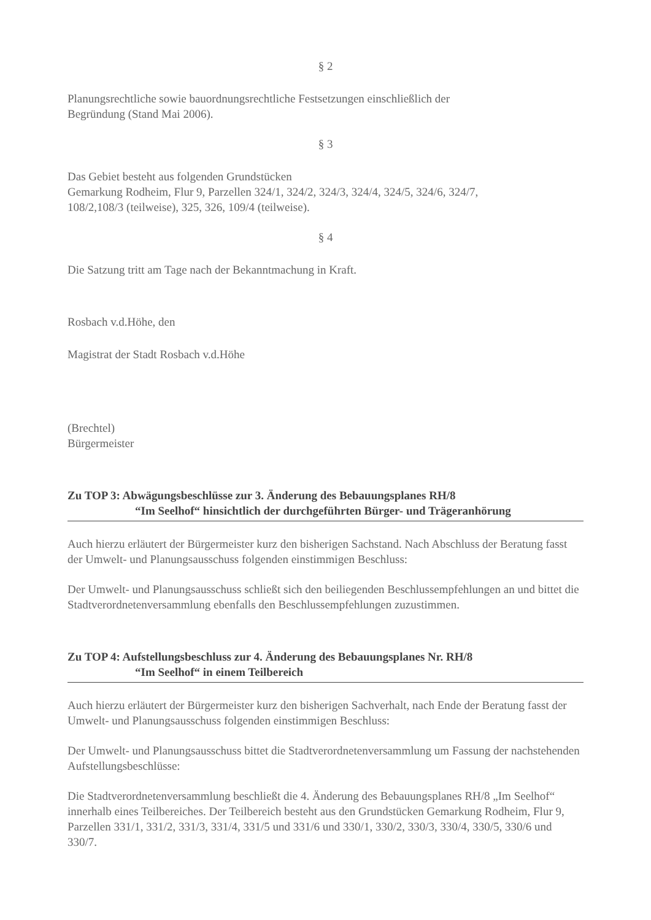§ 2
Planungsrechtliche sowie bauordnungsrechtliche Festsetzungen einschließlich der
Begründung (Stand Mai 2006).
§ 3
Das Gebiet besteht aus folgenden Grundstücken
Gemarkung Rodheim, Flur 9, Parzellen 324/1, 324/2, 324/3, 324/4, 324/5, 324/6, 324/7,
108/2,108/3 (teilweise), 325, 326, 109/4 (teilweise).
§ 4
Die Satzung tritt am Tage nach der Bekanntmachung in Kraft.
Rosbach v.d.Höhe, den
Magistrat der Stadt Rosbach v.d.Höhe
(Brechtel)
Bürgermeister
Zu TOP 3: Abwägungsbeschlüsse zur 3. Änderung des Bebauungsplanes RH/8
“Im Seelhof“ hinsichtlich der durchgeführten Bürger- und Trägeranhörung
Auch hierzu erläutert der Bürgermeister kurz den bisherigen Sachstand. Nach Abschluss der Beratung fasst der Umwelt- und Planungsausschuss folgenden einstimmigen Beschluss:
Der Umwelt- und Planungsausschuss schließt sich den beiliegenden Beschlussempfehlungen an und bittet die Stadtverordnetenversammlung ebenfalls den Beschlussempfehlungen zuzustimmen.
Zu TOP 4: Aufstellungsbeschluss zur 4. Änderung des Bebauungsplanes Nr. RH/8
“Im Seelhof“ in einem Teilbereich
Auch hierzu erläutert der Bürgermeister kurz den bisherigen Sachverhalt, nach Ende der Beratung fasst der Umwelt- und Planungsausschuss folgenden einstimmigen Beschluss:
Der Umwelt- und Planungsausschuss bittet die Stadtverordnetenversammlung um Fassung der nachstehenden Aufstellungsbeschlüsse:
Die Stadtverordnetenversammlung beschließt die 4. Änderung des Bebauungsplanes RH/8 „Im Seelhof“ innerhalb eines Teilbereiches. Der Teilbereich besteht aus den Grundstücken Gemarkung Rodheim, Flur 9, Parzellen 331/1, 331/2, 331/3, 331/4, 331/5 und 331/6 und 330/1, 330/2, 330/3, 330/4, 330/5, 330/6 und 330/7.